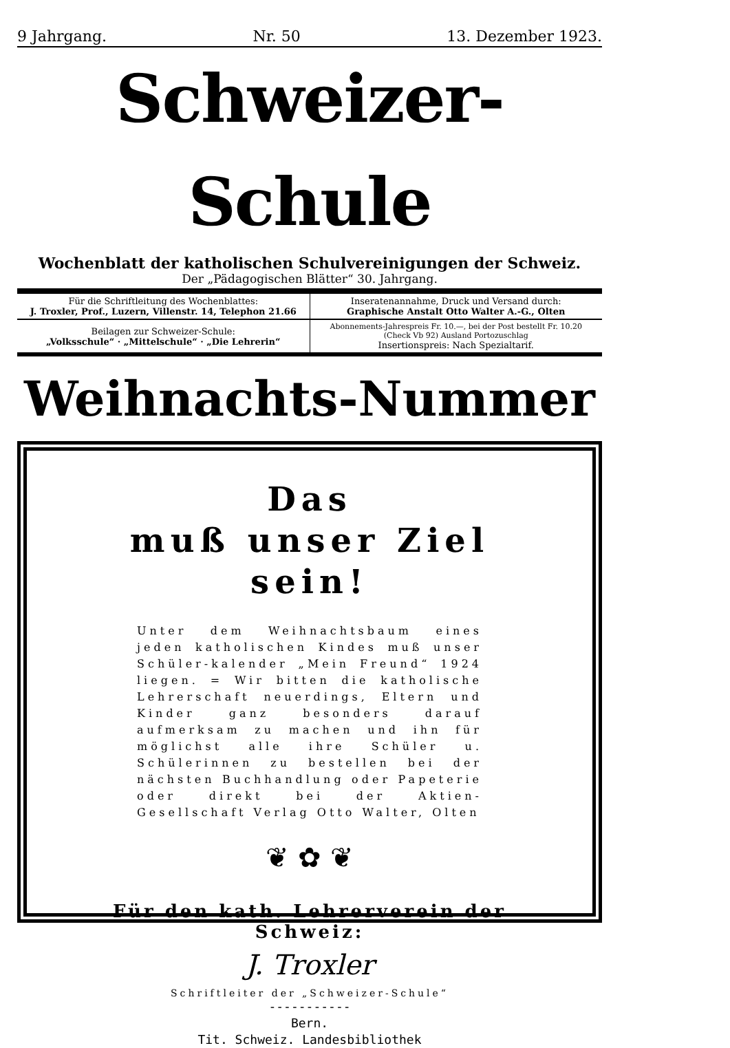9 Jahrgang. Nr. 50 13. Dezember 1923.
Schweizer-Schule
Wochenblatt der katholischen Schulvereinigungen der Schweiz.
Der „Pädagogischen Blätter“ 30. Jahrgang.
| Für die Schriftleitung des Wochenblattes: J. Troxler, Prof., Luzern, Villenstr. 14, Telephon 21.66 | Inseratenannahme, Druck und Versand durch: Graphische Anstalt Otto Walter A.-G., Olten |
| Beilagen zur Schweizer-Schule: „Volksschule“ · „Mittelschule“ · „Die Lehrerin“ | Abonnements-Jahrespreis Fr. 10.—, bei der Post bestellt Fr. 10.20 (Check Vb 92) Ausland Portozuschlag Insertionspreis: Nach Spezialtarif. |
Weihnachts-Nummer
Das
muß unser Ziel sein!
Unter dem Weihnachtsbaum eines jeden katholischen Kindes muß unser Schüler-kalender „Mein Freund“ 1924 liegen. = Wir bitten die katholische Lehrerschaft neuerdings, Eltern und Kinder ganz besonders darauf aufmerksam zu machen und ihn für möglichst alle ihre Schüler u. Schülerinnen zu bestellen bei der nächsten Buchhandlung oder Papeterie oder direkt bei der Aktien-Gesellschaft Verlag Otto Walter, Olten
❦ ✿ ❦
Für den kath. Lehrerverein der Schweiz:
J. Troxler
Schriftleiter der „Schweizer-Schule“
-----------
Bern.
Tit. Schweiz. Landesbibliothek